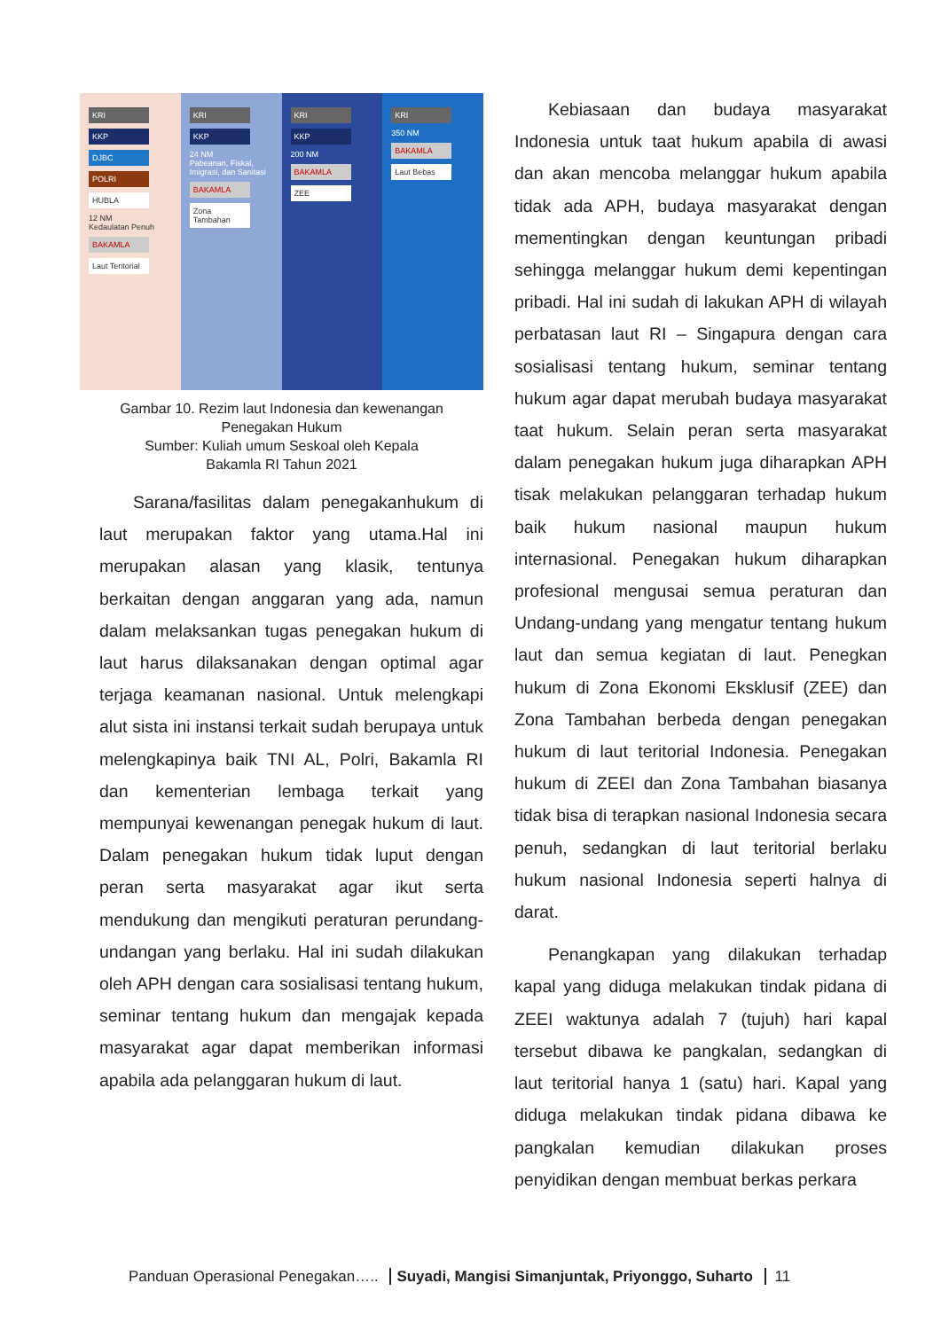KRI
KKP
DJBC
POLRI
HUBLA
12 NM
Kedaulatan Penuh
BAKAMLA
Laut Teritorial
KRI
KKP
24 NM
Pabeanan, Fiskal, Imigrasi, dan Sanitasi
BAKAMLA
Zona Tambahan
KRI
KKP
200 NM
BAKAMLA
ZEE
KRI
350 NM
BAKAMLA
Laut Bebas
Gambar 10. Rezim laut Indonesia dan kewenangan
Penegakan Hukum
Sumber: Kuliah umum Seskoal oleh Kepala
Bakamla RI Tahun 2021
Sarana/fasilitas dalam penegakanhukum di laut merupakan faktor yang utama.Hal ini merupakan alasan yang klasik, tentunya berkaitan dengan anggaran yang ada, namun dalam melaksankan tugas penegakan hukum di laut harus dilaksanakan dengan optimal agar terjaga keamanan nasional. Untuk melengkapi alut sista ini instansi terkait sudah berupaya untuk melengkapinya baik TNI AL, Polri, Bakamla RI dan kementerian lembaga terkait yang mempunyai kewenangan penegak hukum di laut. Dalam penegakan hukum tidak luput dengan peran serta masyarakat agar ikut serta mendukung dan mengikuti peraturan perundang-undangan yang berlaku. Hal ini sudah dilakukan oleh APH dengan cara sosialisasi tentang hukum, seminar tentang hukum dan mengajak kepada masyarakat agar dapat memberikan informasi apabila ada pelanggaran hukum di laut.
Kebiasaan dan budaya masyarakat Indonesia untuk taat hukum apabila di awasi dan akan mencoba melanggar hukum apabila tidak ada APH, budaya masyarakat dengan mementingkan dengan keuntungan pribadi sehingga melanggar hukum demi kepentingan pribadi. Hal ini sudah di lakukan APH di wilayah perbatasan laut RI – Singapura dengan cara sosialisasi tentang hukum, seminar tentang hukum agar dapat merubah budaya masyarakat taat hukum. Selain peran serta masyarakat dalam penegakan hukum juga diharapkan APH tisak melakukan pelanggaran terhadap hukum baik hukum nasional maupun hukum internasional. Penegakan hukum diharapkan profesional mengusai semua peraturan dan Undang-undang yang mengatur tentang hukum laut dan semua kegiatan di laut. Penegkan hukum di Zona Ekonomi Eksklusif (ZEE) dan Zona Tambahan berbeda dengan penegakan hukum di laut teritorial Indonesia. Penegakan hukum di ZEEI dan Zona Tambahan biasanya tidak bisa di terapkan nasional Indonesia secara penuh, sedangkan di laut teritorial berlaku hukum nasional Indonesia seperti halnya di darat.
Penangkapan yang dilakukan terhadap kapal yang diduga melakukan tindak pidana di ZEEI waktunya adalah 7 (tujuh) hari kapal tersebut dibawa ke pangkalan, sedangkan di laut teritorial hanya 1 (satu) hari. Kapal yang diduga melakukan tindak pidana dibawa ke pangkalan kemudian dilakukan proses penyidikan dengan membuat berkas perkara
Panduan Operasional Penegakan….. Suyadi, Mangisi Simanjuntak, Priyonggo, Suharto 11